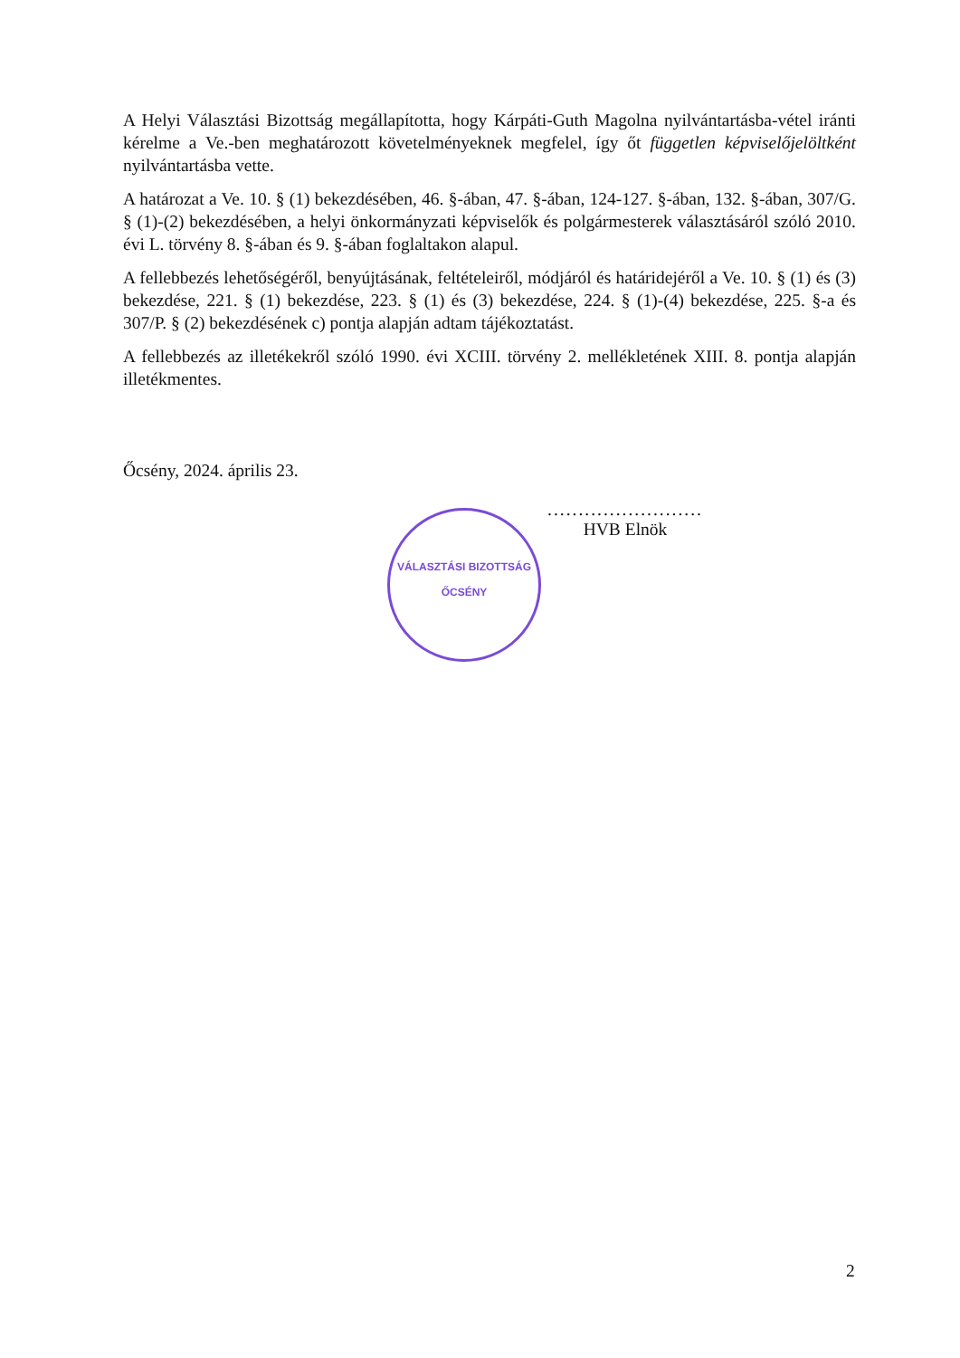A Helyi Választási Bizottság megállapította, hogy Kárpáti-Guth Magolna nyilvántartásba-vétel iránti kérelme a Ve.-ben meghatározott követelményeknek megfelel, így őt független képviselőjelöltként nyilvántartásba vette.
A határozat a Ve. 10. § (1) bekezdésében, 46. §-ában, 47. §-ában, 124-127. §-ában, 132. §-ában, 307/G. § (1)-(2) bekezdésében, a helyi önkormányzati képviselők és polgármesterek választásáról szóló 2010. évi L. törvény 8. §-ában és 9. §-ában foglaltakon alapul.
A fellebbezés lehetőségéről, benyújtásának, feltételeiről, módjáról és határidejéről a Ve. 10. § (1) és (3) bekezdése, 221. § (1) bekezdése, 223. § (1) és (3) bekezdése, 224. § (1)-(4) bekezdése, 225. §-a és 307/P. § (2) bekezdésének c) pontja alapján adtam tájékoztatást.
A fellebbezés az illetékekről szóló 1990. évi XCIII. törvény 2. mellékletének XIII. 8. pontja alapján illetékmentes.
Őcsény, 2024. április 23.
.........................
HVB Elnök
VÁLASZTÁSI BIZOTTSÁG
ŐCSÉNY
2